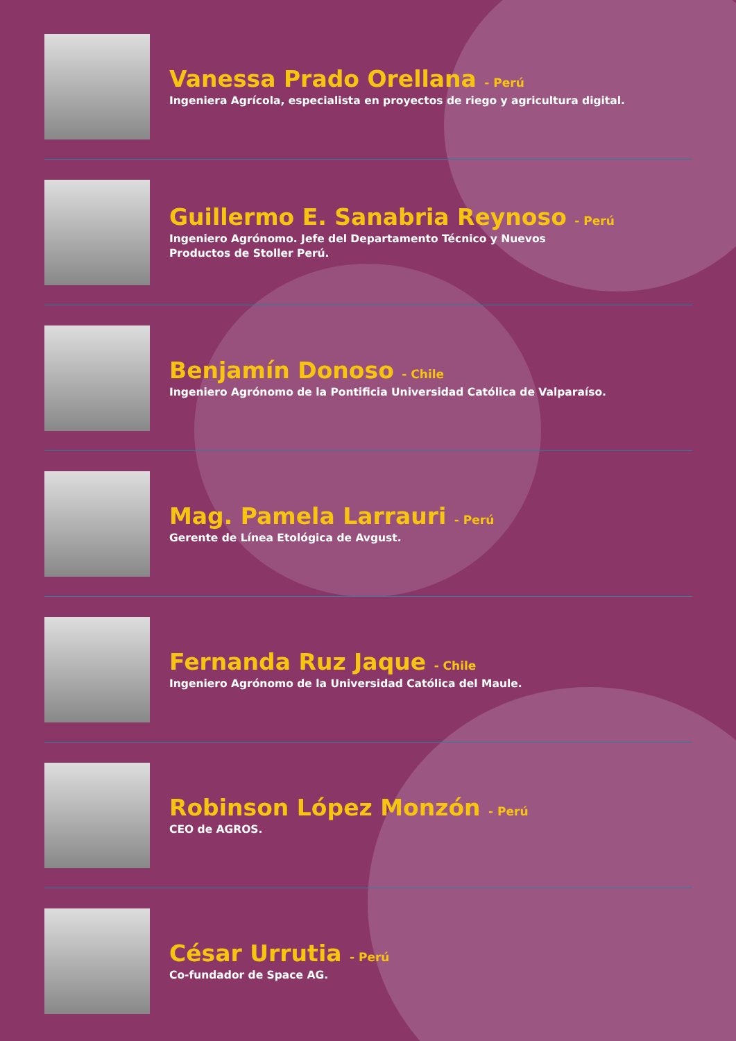Vanessa Prado Orellana - Perú
Ingeniera Agrícola, especialista en proyectos de riego y agricultura digital.
Guillermo E. Sanabria Reynoso - Perú
Ingeniero Agrónomo. Jefe del Departamento Técnico y Nuevos
Productos de Stoller Perú.
Benjamín Donoso - Chile
Ingeniero Agrónomo de la Pontificia Universidad Católica de Valparaíso.
Mag. Pamela Larrauri - Perú
Gerente de Línea Etológica de Avgust.
Fernanda Ruz Jaque - Chile
Ingeniero Agrónomo de la Universidad Católica del Maule.
Robinson López Monzón - Perú
CEO de AGROS.
César Urrutia - Perú
Co-fundador de Space AG.